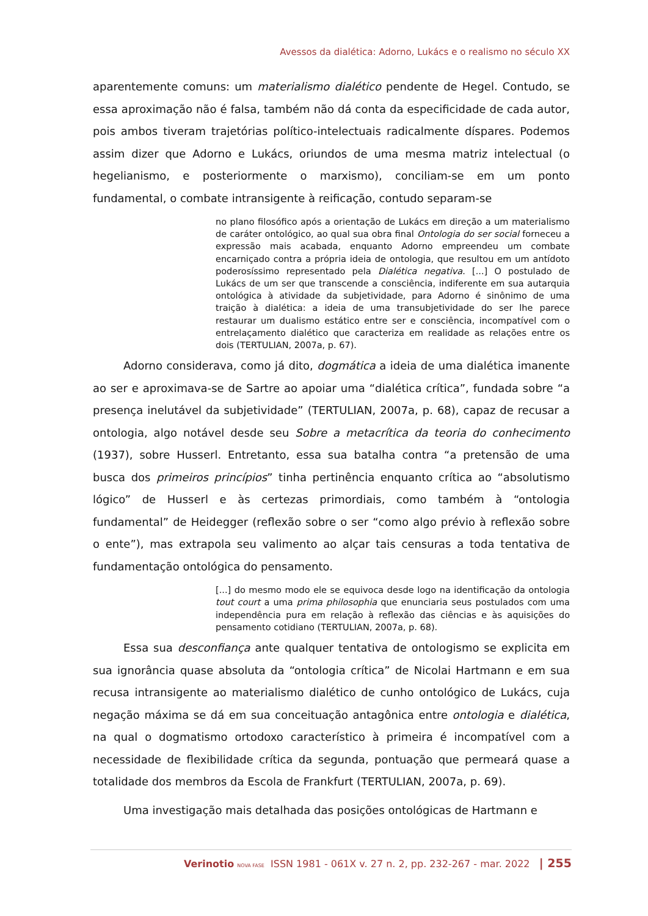Avessos da dialética: Adorno, Lukács e o realismo no século XX
aparentemente comuns: um materialismo dialético pendente de Hegel. Contudo, se essa aproximação não é falsa, também não dá conta da especificidade de cada autor, pois ambos tiveram trajetórias político-intelectuais radicalmente díspares. Podemos assim dizer que Adorno e Lukács, oriundos de uma mesma matriz intelectual (o hegelianismo, e posteriormente o marxismo), conciliam-se em um ponto fundamental, o combate intransigente à reificação, contudo separam-se
no plano filosófico após a orientação de Lukács em direção a um materialismo de caráter ontológico, ao qual sua obra final Ontologia do ser social forneceu a expressão mais acabada, enquanto Adorno empreendeu um combate encarniçado contra a própria ideia de ontologia, que resultou em um antídoto poderosíssimo representado pela Dialética negativa. [...] O postulado de Lukács de um ser que transcende a consciência, indiferente em sua autarquia ontológica à atividade da subjetividade, para Adorno é sinônimo de uma traição à dialética: a ideia de uma transubjetividade do ser lhe parece restaurar um dualismo estático entre ser e consciência, incompatível com o entrelaçamento dialético que caracteriza em realidade as relações entre os dois (TERTULIAN, 2007a, p. 67).
Adorno considerava, como já dito, dogmática a ideia de uma dialética imanente ao ser e aproximava-se de Sartre ao apoiar uma “dialética crítica”, fundada sobre “a presença inelutável da subjetividade” (TERTULIAN, 2007a, p. 68), capaz de recusar a ontologia, algo notável desde seu Sobre a metacrítica da teoria do conhecimento (1937), sobre Husserl. Entretanto, essa sua batalha contra “a pretensão de uma busca dos primeiros princípios” tinha pertinência enquanto crítica ao “absolutismo lógico” de Husserl e às certezas primordiais, como também à “ontologia fundamental” de Heidegger (reflexão sobre o ser “como algo prévio à reflexão sobre o ente”), mas extrapola seu valimento ao alçar tais censuras a toda tentativa de fundamentação ontológica do pensamento.
[...] do mesmo modo ele se equivoca desde logo na identificação da ontologia tout court a uma prima philosophia que enunciaria seus postulados com uma independência pura em relação à reflexão das ciências e às aquisições do pensamento cotidiano (TERTULIAN, 2007a, p. 68).
Essa sua desconfiança ante qualquer tentativa de ontologismo se explicita em sua ignorância quase absoluta da “ontologia crítica” de Nicolai Hartmann e em sua recusa intransigente ao materialismo dialético de cunho ontológico de Lukács, cuja negação máxima se dá em sua conceituação antagônica entre ontologia e dialética, na qual o dogmatismo ortodoxo característico à primeira é incompatível com a necessidade de flexibilidade crítica da segunda, pontuação que permeará quase a totalidade dos membros da Escola de Frankfurt (TERTULIAN, 2007a, p. 69).
Uma investigação mais detalhada das posições ontológicas de Hartmann e
Verinotio NOVA FASE ISSN 1981 - 061X v. 27 n. 2, pp. 232-267 - mar. 2022 | 255